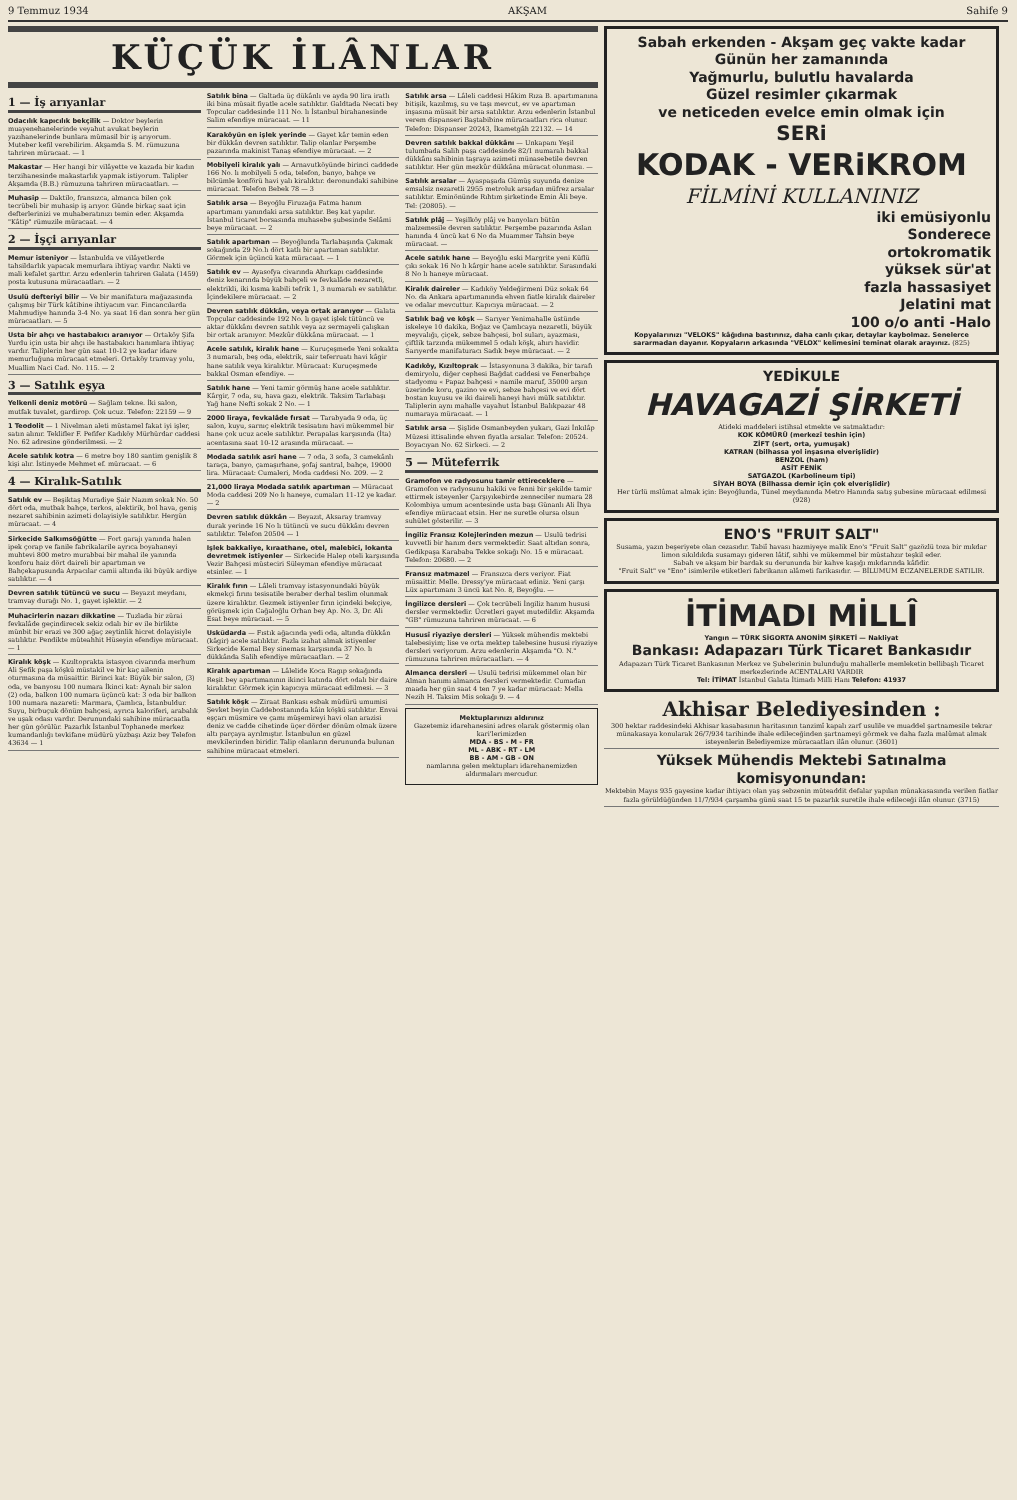9 Temmuz 1934 AKŞAM Sahife 9
KÜÇÜK İLÂNLAR
1 — İş arıyanlar
Odacılık kapıcılık bekçilik — Doktor beylerin muayenehanelerinde veyahut avukat beylerin yazıhanelerinde bunlara mümasil bir iş arıyorum. Muteber kefil verebilirim. Akşamda S. M. rümuzuna tahriren müracaat. — 1
Makastar — Her hangi bir vilâyette ve kazada bir kadın terzihanesinde makastarlık yapmak istiyorum. Talipler Akşamda (B.B.) rümuzuna tahriren müracaatları. —
Muhasip — Daktilo, fransızca, almanca bilen çok tecrübeli bir muhasip iş arıyor. Günde birkaç saat için defterlerinizi ve muhaberatınızı temin eder. Akşamda "Kâtip" rümuzile müracaat. — 4
2 — İşçi arıyanlar
Memur isteniyor — İstanbulda ve vilâyetlerde tahsildarlık yapacak memurlara ihtiyaç vardır. Nakti ve mali kefalet şarttır. Arzu edenlerin tahriren Galata (1459) posta kutusuna müracaatları. — 2
Usulü defteriyi bilir — Ve bir manifatura mağazasında çalışmış bir Türk kâtibine ihtiyacım var. Fincancılarda Mahmudiye hanında 3-4 No. ya saat 16 dan sonra her gün müracaatları. — 5
Usta bir ahçı ve hastabakıcı aranıyor — Ortaköy Şifa Yurdu için usta bir ahçı ile hastabakıcı hanımlara ihtiyaç vardır. Taliplerin her gün saat 10-12 ye kadar idare memurluğuna müracaat etmeleri. Ortaköy tramvay yolu, Muallim Naci Cad. No. 115. — 2
3 — Satılık eşya
Yelkenli deniz motörü — Sağlam tekne. İki salon, mutfak tuvalet, gardirop. Çok ucuz. Telefon: 22159 — 9
1 Teodolit — 1 Nivelman aleti müstamel fakat iyi işler, satın alınır. Teklifler F. Pefifer Kadıköy Mürhürdar caddesi No. 62 adresine gönderilmesi. — 2
Acele satılık kotra — 6 metre boy 180 santim genişlik 8 kişi alır. İstinyede Mehmet ef. müracaat. — 6
4 — Kiralık-Satılık
Satılık ev — Beşiktaş Muradiye Şair Nazım sokak No. 50 dört oda, mutbak bahçe, terkos, alektirik, bol hava, geniş nezaret sahibinin azimeti dolayisiyle satılıktır. Hergün müracaat. — 4
Sirkecide Salkımsöğütte — Fort garajı yanında halen ipek çorap ve fanile fabrikalarile ayrıca boyahaneyi muhtevi 800 metro murabbai bir mahal ile yanında konforu haiz dört daireli bir apartıman ve Bahçekapusunda Arpacılar camii altında iki büyük ardiye satılıktır. — 4
Devren satılık tütüncü ve sucu — Beyazıt meydanı, tramvay durağı No. 1, gayet işlektir. — 2
Muhacirlerin nazarı dikkatine — Tuzlada bir zürai fevkalâde geçindirecek sekiz odalı bir ev ile birlikte münbit bir erazi ve 300 ağaç zeytinlik hicret dolayisiyle satılıktır. Pendikte müteahhit Hüseyin efendiye müracaat. — 1
Kiralık köşk — Kızıltoprakta istasyon civarında merhum Ali Şefik paşa köşkü müstakil ve bir kaç ailenin oturmasına da müsaittir. Birinci kat: Büyük bir salon, (3) oda, ve banyosu 100 numara İkinci kat: Aynalı bir salon (2) oda, balkon 100 numara üçüncü kat: 3 oda bir balkon 100 numara nazareti: Marmara, Çamlıca, İstanbuldur. Suyu, birbuçuk dönüm bahçesi, ayrıca kaloriferi, arabalık ve uşak odası vardır. Derunundaki sahibine müracaatla her gün görülür. Pazarlık İstanbul Tophanede merkez kumandanlığı tevkifane müdürü yüzbaşı Aziz bey Telefon 43634 — 1
Satılık bina — Galtada üç dükânlı ve ayda 90 lira iratlı iki bina müsait fiyatle acele satılıktır. Galdtada Necati bey Topcular caddesinde 111 No. lı İstanbul birahanesinde Salim efendiye müracaat. — 11
Karaköyün en işlek yerinde — Gayet kâr temin eden bir dükkân devren satılıktır. Talip olanlar Perşembe pazarında makinist Tanaş efendiye müracaat. — 2
Mobilyeli kiralık yalı — Arnavutköyünde birinci caddede 166 No. lı mobilyeli 5 oda, telefon, banyo, bahçe ve bilcümle konförü havi yalı kiralıktır. deronundaki sahibine müracaat. Telefon Bebek 78 — 3
Satılık arsa — Beyoğlu Firuzağa Fatma hanım apartımanı yanındaki arsa satılıktır. Beş kat yapılır. İstanbul ticaret borsasında muhasebe şubesinde Selâmi beye müracaat. — 2
Satılık apartıman — Beyoğlunda Tarlabaşında Çakmak sokağında 29 No.lı dört katlı bir apartıman satılıktır. Görmek için üçüncü kata müracaat. — 1
Satılık ev — Ayasofya civarında Ahırkapı caddesinde deniz kenarında büyük bahçeli ve fevkalâde nezaretli, elektrikli, iki kısma kabili tefrik 1, 3 numaralı ev satılıktır. İçindekilere müracaat. — 2
Devren satılık dükkân, veya ortak aranıyor — Galata Topçular caddesinde 192 No. lı gayet işlek tütüncü ve aktar dükkânı devren satılık veya az sermayeli çalışkan bir ortak aranıyor. Mezkûr dükkâna müracaat. — 1
Acele satılık, kiralık hane — Kuruçeşmede Yeni sokakta 3 numaralı, beş oda, elektrik, sair teferruatı havi kâgir hane satılık veya kiralıktır. Müracaat: Kuruçeşmede bakkal Osman efendiye. —
Satılık hane — Yeni tamir görmüş hane acele satılıktır. Kârgir, 7 oda, su, hava gazı, elektrik. Taksim Tarlabaşı Yağ hane Nefti sokak 2 No. — 1
2000 liraya, fevkalâde fırsat — Tarabyada 9 oda, üç salon, kuyu, sarnıç elektrik tesisatını havi mükemmel bir hane çok ucuz acele satılıktır. Perapalas karşısında (İta) acentasına saat 10-12 arasında müracaat. —
Modada satılık asri hane — 7 oda, 3 sofa, 3 camekânlı taraça, banyo, çamaşırhane, şofaj santral, bahçe, 19000 lira. Müracaat: Cumaleri, Moda caddesi No. 209. — 2
21,000 liraya Modada satılık apartıman — Müracaat Moda caddesi 209 No lı haneye, cumaları 11-12 ye kadar. — 2
Devren satılık dükkân — Beyazıt, Aksaray tramvay durak yerinde 16 No lı tütüncü ve sucu dükkânı devren satılıktır. Telefon 20504 — 1
Işlek bakkaliye, kıraathane, otel, malebici, lokanta devretmek istiyenler — Sirkecide Halep oteli karşısında Vezir Bahçesi müsteciri Süleyman efendiye müracaat etsinler. — 1
Kiralık fırın — Lâleli tramvay istasyonundaki büyük ekmekçi fırını tesisatile beraber derhal teslim olunmak üzere kiralıktır. Gezmek istiyenler fırın içindeki bekçiye, görüşmek için Cağaloğlu Orhan bey Ap. No. 3, Dr. Ali Esat beye müracaat. — 5
Usküdarda — Fıstık ağacında yedi oda, altında dükkân (kâgir) acele satılıktır. Fazla izahat almak istiyenler Sirkecide Kemal Bey sineması karşısında 37 No. lı dükkânda Salih efendiye müracaatları. — 2
Kiralık apartıman — Lâlelide Koca Ragıp sokağında Reşit bey apartımanının ikinci katında dört odalı bir daire kiralıktır. Görmek için kapıcıya müracaat edilmesi. — 3
Satılık köşk — Ziraat Bankası esbak müdürü umumisi Şevket beyin Caddebostanında kâin köşkü satılıktır. Envai eşçarı müsmire ve çamı müşemireyi havi olan arazisi deniz ve cadde cihetinde üçer dörder dönüm olmak üzere altı parçaya ayrılmıştır. İstanbulun en güzel mevkilerinden biridir. Talip olanların derununda bulunan sahibine müracaat etmeleri.
Satılık arsa — Lâleli caddesi Hâkim Rıza B. apartımanına bitişik, kazılmış, su ve taşı mevcut, ev ve apartıman inşasına müsait bir arsa satılıktır. Arzu edenlerin İstanbul verem dispanseri Baştabibine müracaatları rica olunur. Telefon: Dispanser 20243, İkametgâh 22132. — 14
Devren satılık bakkal dükkânı — Unkapanı Yeşil tulumbada Salih paşa caddesinde 82/1 numaralı bakkal dükkânı sahibinin taşraya azimeti münasebetile devren satılıktır. Her gün mezkûr dükkâna müracat olunması. —
Satılık arsalar — Ayaspaşada Gümüş suyunda denize emsalsiz nezaretli 2955 metroluk arsadan müfrez arsalar satılıktır. Eminönünde Rıhtım şirketinde Emin Âli beye. Tel: (20805). —
Satılık plâj — Yeşilköy plâj ve banyoları bütün malzemesile devren satılıktır. Perşembe pazarında Aslan hanında 4 üncü kat 6 No da Muammer Tahsin beye müracaat. —
Acele satılık hane — Beyoğlu eski Margrite yeni Küflü çıkı sokak 16 No lı kârgir hane acele satılıktır. Sırasındaki 8 No lı haneye müracaat.
Kiralık daireler — Kadıköy Yeldeğirmeni Düz sokak 64 No. da Ankara apartımanında ehven fiatle kiralık daireler ve odalar mevcuttur. Kapıcıya müracaat. — 2
Satılık bağ ve köşk — Sarıyer Yenimahalle üstünde iskeleye 10 dakika, Boğaz ve Çamlıcaya nezaretli, büyük meyvalığı, çiçek, sebze bahçesi, bol suları, ayazması, çiftlik tarzında mükemmel 5 odalı köşk, ahırı havidir. Sarıyerde manifaturacı Sadık beye müracaat. — 2
Kadıköy, Kızıltoprak — İstasyonuna 3 dakika, bir tarafı demiryolu, diğer cephesi Bağdat caddesi ve Fenerbahçe stadyomu « Papaz bahçesi » namile maruf, 35000 arşın üzerinde koru, gazino ve evi, sebze bahçesi ve evi dört bostan kuyusu ve iki daireli haneyi havi mülk satılıktır. Taliplerin aynı mahalle vayahut İstanbul Balıkpazar 48 numaraya müracaat. — 1
Satılık arsa — Şişlide Osmanbeyden yukarı, Gazi İnkılâp Müzesi ittisalinde ehven fiyatla arsalar. Telefon: 20524. Boyacıyan No. 62 Sirkeci. — 2
5 — Müteferrik
Gramofon ve radyosunu tamir ettireceklere — Gramofon ve radyosunu hakiki ve fenni bir şekilde tamir ettirmek isteyenler Çarşıyıkebirde zenneciler numara 28 Kolombiya umum acentesinde usta başı Günanlı Ali İhya efendiye müracaat etsin. Her ne suretle olursa olsun suhület gösterilir. — 3
İngiliz Fransız Kolejlerinden mezun — Usulü tedrisi kuvvetli bir hanım ders vermektedir. Saat altıdan sonra, Gedikpaşa Karababa Tekke sokağı No. 15 e müracaat. Telefon: 20680. — 2
Fransız matmazel — Fransızca ders veriyor. Fiat müsaittir. Melle. Dressy'ye müracaat ediniz. Yeni çarşı Lüx apartımanı 3 üncü kat No. 8, Beyoğlu. —
İngilizce dersleri — Çok tecrübeli İngiliz hanım hususi dersler vermektedir. Ücretleri gayet mutedildir. Akşamda "GB" rümuzuna tahriren müracaat. — 6
Hususî riyaziye dersleri — Yüksek mühendis mektebi talebesiyim; lise ve orta mektep talebesine hususi riyaziye dersleri veriyorum. Arzu edenlerin Akşamda "O. N." rümuzuna tahriren müracaatları. — 4
Almanca dersleri — Usulü tedrisi mükemmel olan bir Alman hanımı almanca dersleri vermektedir. Cumadan maada her gün saat 4 ten 7 ye kadar müracaat: Mella Nezih H. Taksim Mis sokağı 9. — 4
Mektuplarınızı aldırınız
Gazetemiz idarehanesini adres olarak göstermiş olan kari'lerimizden
MDA - BS - M - FR
ML - ABK - RT - LM
BB - AM - GB - ON
namlarına gelen mektupları idarehanemizden aldırmaları mercudur.
Sabah erkenden - Akşam geç vakte kadar
Günün her zamanında
Yağmurlu, bulutlu havalarda
Güzel resimler çıkarmak
ve neticeden evelce emin olmak için
SERi
KODAK - VERiKROM
FİLMİNİ KULLANINIZ
iki emüsiyonlu
Sonderece
ortokromatik
yüksek sür'at
fazla hassasiyet
Jelatini mat
100 o/o anti -Halo
Kopyalarınızı "VELOKS" kâğıdına bastırınız, daha canlı çıkar, detaylar kaybolmaz. Senelerce sararmadan dayanır. Kopyaların arkasında "VELOX" kelimesini teminat olarak arayınız. (825)
YEDİKULE
HAVAGAZİ ŞİRKETİ
Atideki maddeleri istihsal etmekte ve satmaktadır:
KOK KÖMÜRÜ (merkezî teshin için)
ZİFT (sert, orta, yumuşak)
KATRAN (bilhassa yol inşasına elverişlidir)
BENZOL (ham)
ASİT FENİK
SATGAZOL (Karbolineum tipi)
SİYAH BOYA (Bilhassa demir için çok elverişlidir)
Her türlü mslûmat almak için: Beyoğlunda, Tünel meydanında Metro Hanında satış şubesine müracaat edilmesi (928)
ENO'S "FRUIT SALT"
Susama, yazın beşeriyete olan cezasıdır. Tabiî havası hazmiyeye malik Eno's "Fruit Salt" gazözlü toza bir mıkdar limon sıkıldıkda susamayı gideren lâtif, sıhhi ve mükemmel bir müstahzır teşkil eder.
Sabah ve akşam bir bardak su derununda bir kahve kaşığı mıkdarında kâfidir.
"Fruit Salt" ve "Eno" isimlerile etiketleri fabrikanın alâmeti farikasıdır. — BİLUMUM ECZANELERDE SATILIR.
İTİMADI MİLLÎ
Yangın — TÜRK SİGORTA ANONİM ŞİRKETİ — Nakliyat
Bankası: Adapazarı Türk Ticaret Bankasıdır
Adapazarı Türk Ticaret Bankasının Merkez ve Şubelerinin bulunduğu mahallerle memleketin bellibaşlı Ticaret merkezlerinde ACENTALARI VARDIR
Tel: İTİMAT İstanbul Galata İtimadı Milli Hanı Telefon: 41937
Akhisar Belediyesinden :
300 hektar raddesindeki Akhisar kasabasının haritasının tanzimî kapalı zarf usulile ve muaddel şartnamesile tekrar münakasaya konularak 26/7/934 tarihinde ihale edileceğinden şartnameyi görmek ve daha fazla malûmat almak isteyenlerin Belediyemize müracaatları ilân olunur. (3601)
Yüksek Mühendis Mektebi Satınalma komisyonundan:
Mektebin Mayıs 935 gayesine kadar ihtiyacı olan yaş sebzenin müteaddit defalar yapılan münakasasında verilen fiatlar fazla görüldüğünden 11/7/934 çarşamba günü saat 15 te pazarlık suretile ihale edileceği ilân olunur. (3715)